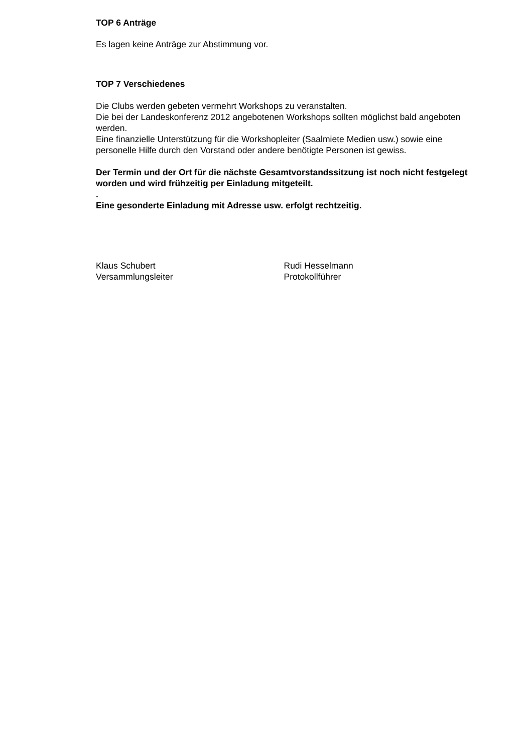TOP 6 Anträge
Es lagen keine Anträge zur Abstimmung vor.
TOP 7 Verschiedenes
Die Clubs werden gebeten vermehrt Workshops zu veranstalten.
Die bei der Landeskonferenz 2012 angebotenen Workshops sollten möglichst bald angeboten werden.
Eine finanzielle Unterstützung für die Workshopleiter (Saalmiete Medien usw.) sowie eine personelle Hilfe durch den Vorstand oder andere benötigte Personen ist gewiss.
Der Termin und der Ort für die nächste Gesamtvorstandssitzung ist noch nicht festgelegt worden und wird frühzeitig per Einladung mitgeteilt.
.
Eine gesonderte Einladung mit Adresse usw. erfolgt rechtzeitig.
Klaus Schubert
Versammlungsleiter
Rudi Hesselmann
Protokollführer